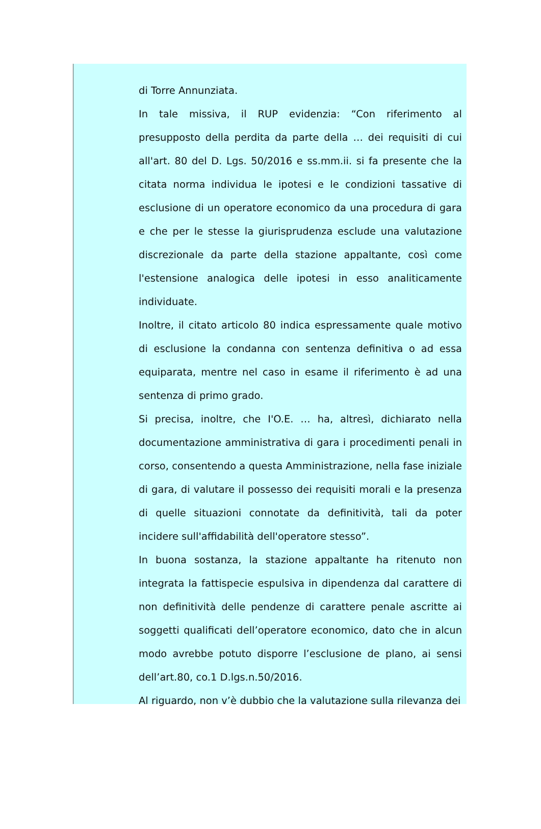di Torre Annunziata.
In tale missiva, il RUP evidenzia: “Con riferimento al presupposto della perdita da parte della … dei requisiti di cui all'art. 80 del D. Lgs. 50/2016 e ss.mm.ii. si fa presente che la citata norma individua le ipotesi e le condizioni tassative di esclusione di un operatore economico da una procedura di gara e che per le stesse la giurisprudenza esclude una valutazione discrezionale da parte della stazione appaltante, così come l'estensione analogica delle ipotesi in esso analiticamente individuate.
Inoltre, il citato articolo 80 indica espressamente quale motivo di esclusione la condanna con sentenza definitiva o ad essa equiparata, mentre nel caso in esame il riferimento è ad una sentenza di primo grado.
Si precisa, inoltre, che I'O.E. … ha, altresì, dichiarato nella documentazione amministrativa di gara i procedimenti penali in corso, consentendo a questa Amministrazione, nella fase iniziale di gara, di valutare il possesso dei requisiti morali e la presenza di quelle situazioni connotate da definitività, tali da poter incidere sull'affidabilità dell'operatore stesso”.
In buona sostanza, la stazione appaltante ha ritenuto non integrata la fattispecie espulsiva in dipendenza dal carattere di non definitività delle pendenze di carattere penale ascritte ai soggetti qualificati dell’operatore economico, dato che in alcun modo avrebbe potuto disporre l’esclusione de plano, ai sensi dell’art.80, co.1 D.lgs.n.50/2016.
Al riguardo, non v’è dubbio che la valutazione sulla rilevanza dei